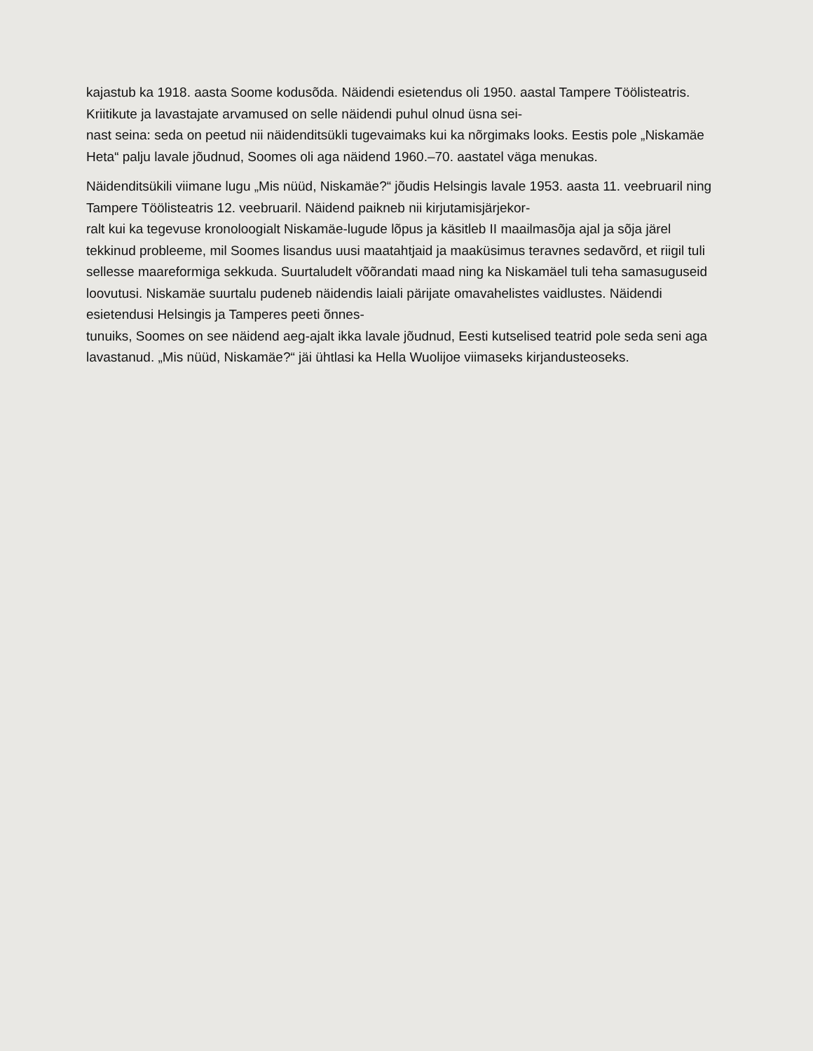kajastub ka 1918. aasta Soome kodusõda. Näidendi esietendus oli 1950. aastal Tampere Töölisteatris. Kriitikute ja lavastajate arvamused on selle näidendi puhul olnud üsna sei-
nast seina: seda on peetud nii näidenditsükli tugevaimaks kui ka nõrgimaks looks. Eestis pole „Niskamäe Heta“ palju lavale jõudnud, Soomes oli aga näidend 1960.–70. aastatel väga menukas.
Näidenditsükili viimane lugu „Mis nüüd, Niskamäe?“ jõudis Helsingis lavale 1953. aasta 11. veebruaril ning Tampere Töölisteatris 12. veebruaril. Näidend paikneb nii kirjutamisjärjekor-
ralt kui ka tegevuse kronoloogialt Niskamäe-lugude lõpus ja käsitleb II maailmasõja ajal ja sõja järel tekkinud probleeme, mil Soomes lisandus uusi maatahtjaid ja maaküsimus teravnes sedavõrd, et riigil tuli sellesse maareformiga sekkuda. Suurtaludelt võõrandati maad ning ka Niskamäel tuli teha samasuguseid loovutusi. Niskamäe suurtalu pudeneb näidendis laiali pärijate omavahelistes vaidlustes. Näidendi esietendusi Helsingis ja Tamperes peeti õnnes-
tunuiks, Soomes on see näidend aeg-ajalt ikka lavale jõudnud, Eesti kutselised teatrid pole seda seni aga lavastanud. „Mis nüüd, Niskamäe?“ jäi ühtlasi ka Hella Wuolijoe viimaseks kirjandusteoseks.